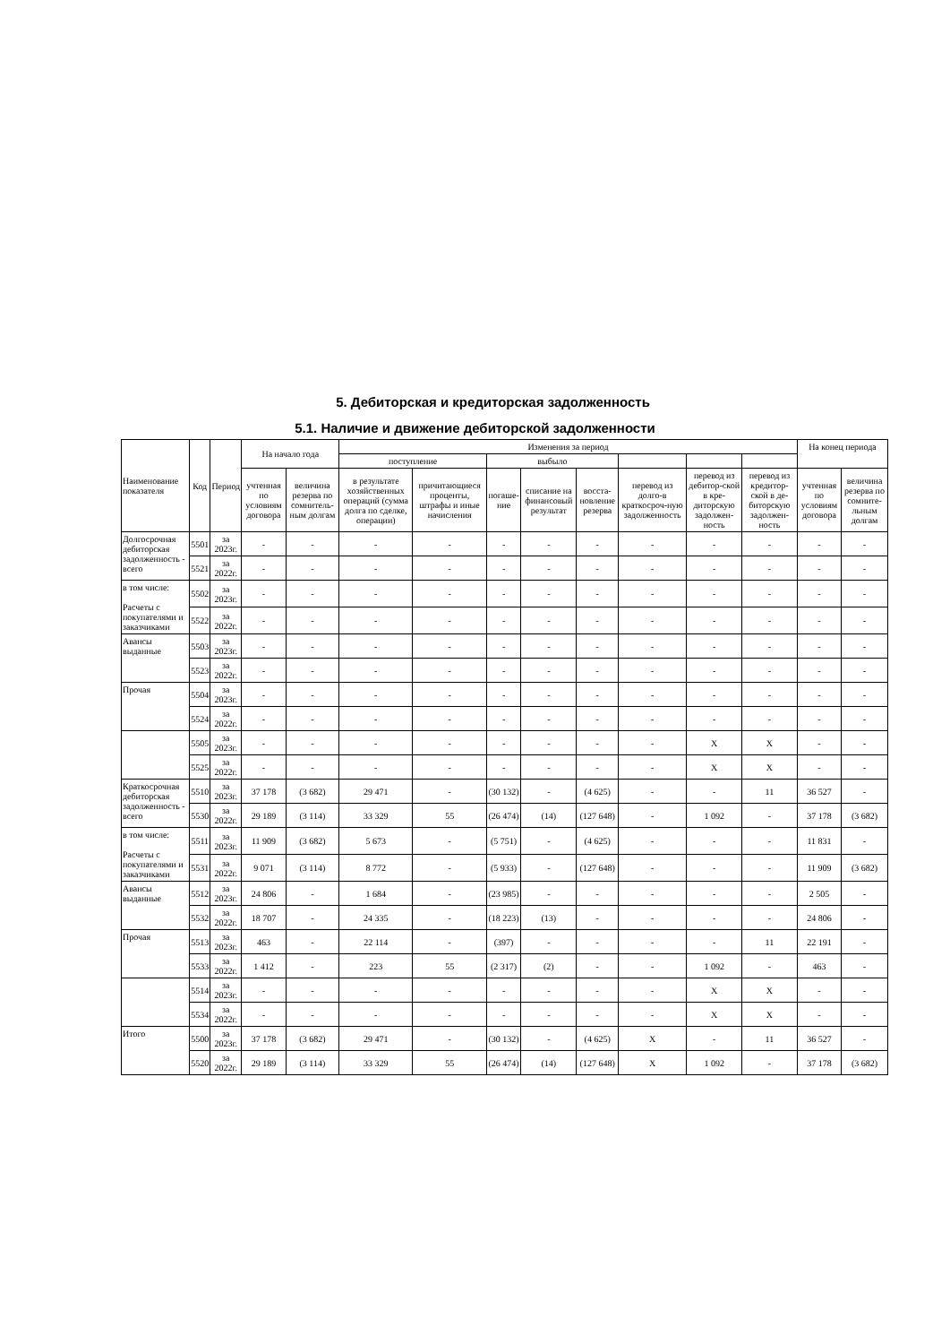5. Дебиторская и кредиторская задолженность
5.1. Наличие и движение дебиторской задолженности
| Наименование показателя | Код | Период | На начало года | | Изменения за период | | | | | | | | На конец периода | |
| --- | --- | --- | --- | --- | --- | --- | --- | --- | --- | --- | --- | --- | --- | --- |
| | | | | | поступление | | выбыло | | | | | | | |
| | | | учтенная по условиям договора | величина резерва по сомнитель-ным долгам | в результате хозяйственных операций (сумма долга по сделке, операции) | причитающиеся проценты, штрафы и иные начисления | погаше-ние | списание на финансовый результат | восста-новление резерва | перевод из долго-в краткосроч-ную задолженность | перевод из дебитор-ской в кре-диторскую задолжен-ность | перевод из кредитор-ской в де-биторскую задолжен-ность | учтенная по условиям договора | величина резерва по сомните-льным долгам |
| Долгосрочная дебиторская задолженность - всего | 5501 | за 2023г. | - | - | - | - | - | - | - | - | - | - | - | - |
| | 5521 | за 2022г. | - | - | - | - | - | - | - | - | - | - | - | - |
| в том числе: Расчеты с покупателями и заказчиками | 5502 | за 2023г. | - | - | - | - | - | - | - | - | - | - | - | - |
| | 5522 | за 2022г. | - | - | - | - | - | - | - | - | - | - | - | - |
| Авансы выданные | 5503 | за 2023г. | - | - | - | - | - | - | - | - | - | - | - | - |
| | 5523 | за 2022г. | - | - | - | - | - | - | - | - | - | - | - | - |
| Прочая | 5504 | за 2023г. | - | - | - | - | - | - | - | - | - | - | - | - |
| | 5524 | за 2022г. | - | - | - | - | - | - | - | - | - | - | - | - |
| | 5505 | за 2023г. | - | - | - | - | - | - | - | - | X | X | - | - |
| | 5525 | за 2022г. | - | - | - | - | - | - | - | - | X | X | - | - |
| Краткосрочная дебиторская задолженность - всего | 5510 | за 2023г. | 37 178 | (3 682) | 29 471 | - | (30 132) | - | (4 625) | - | - | 11 | 36 527 | - |
| | 5530 | за 2022г. | 29 189 | (3 114) | 33 329 | 55 | (26 474) | (14) | (127 648) | - | 1 092 | - | 37 178 | (3 682) |
| в том числе: Расчеты с покупателями и заказчиками | 5511 | за 2023г. | 11 909 | (3 682) | 5 673 | - | (5 751) | - | (4 625) | - | - | - | 11 831 | - |
| | 5531 | за 2022г. | 9 071 | (3 114) | 8 772 | - | (5 933) | - | (127 648) | - | - | - | 11 909 | (3 682) |
| Авансы выданные | 5512 | за 2023г. | 24 806 | - | 1 684 | - | (23 985) | - | - | - | - | - | 2 505 | - |
| | 5532 | за 2022г. | 18 707 | - | 24 335 | - | (18 223) | (13) | - | - | - | - | 24 806 | - |
| Прочая | 5513 | за 2023г. | 463 | - | 22 114 | - | (397) | - | - | - | - | 11 | 22 191 | - |
| | 5533 | за 2022г. | 1 412 | - | 223 | 55 | (2 317) | (2) | - | - | 1 092 | - | 463 | - |
| | 5514 | за 2023г. | - | - | - | - | - | - | - | - | X | X | - | - |
| | 5534 | за 2022г. | - | - | - | - | - | - | - | - | X | X | - | - |
| Итого | 5500 | за 2023г. | 37 178 | (3 682) | 29 471 | - | (30 132) | - | (4 625) | X | - | 11 | 36 527 | - |
| | 5520 | за 2022г. | 29 189 | (3 114) | 33 329 | 55 | (26 474) | (14) | (127 648) | X | 1 092 | - | 37 178 | (3 682) |